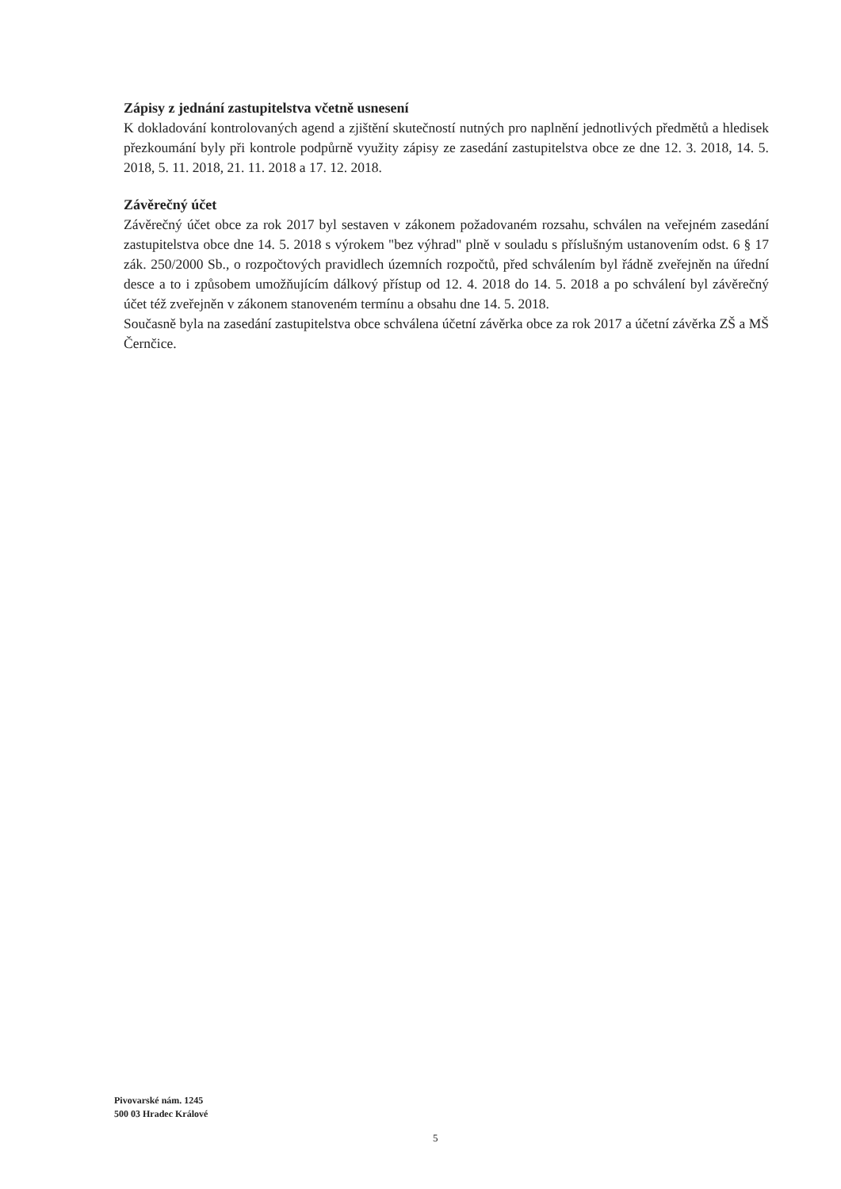Zápisy z jednání zastupitelstva včetně usnesení
K dokladování kontrolovaných agend a zjištění skutečností nutných pro naplnění jednotlivých předmětů a hledisek přezkoumání byly při kontrole podpůrně využity zápisy ze zasedání zastupitelstva obce ze dne 12. 3. 2018, 14. 5. 2018, 5. 11. 2018, 21. 11. 2018 a 17. 12. 2018.
Závěrečný účet
Závěrečný účet obce za rok 2017 byl sestaven v zákonem požadovaném rozsahu, schválen na veřejném zasedání zastupitelstva obce dne 14. 5. 2018 s výrokem "bez výhrad" plně v souladu s příslušným ustanovením odst. 6 § 17 zák. 250/2000 Sb., o rozpočtových pravidlech územních rozpočtů, před schválením byl řádně zveřejněn na úřední desce a to i způsobem umožňujícím dálkový přístup od 12. 4. 2018 do 14. 5. 2018 a po schválení byl závěrečný účet též zveřejněn v zákonem stanoveném termínu a obsahu dne 14. 5. 2018.
Současně byla na zasedání zastupitelstva obce schválena účetní závěrka obce za rok 2017 a účetní závěrka ZŠ a MŠ Černčice.
Pivovarské nám. 1245
500 03 Hradec Králové
5